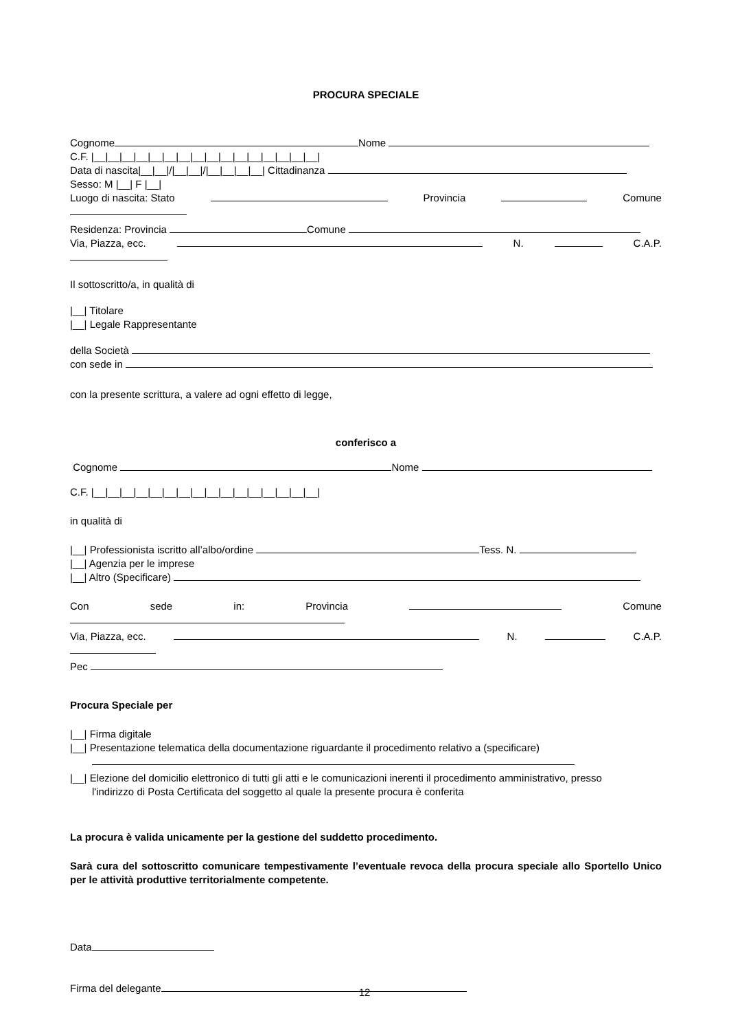PROCURA SPECIALE
Cognome Nome
C.F. |__|__|__|__|__|__|__|__|__|__|__|__|__|__|__|__|
Data di nascita|__|__|/|__|__|/|__|__|__|__| Cittadinanza
Sesso: M |__| F |__|
Luogo di nascita: Stato Provincia Comune
Residenza: Provincia Comune
Via, Piazza, ecc. N. C.A.P.
Il sottoscritto/a, in qualità di
|__| Titolare
|__| Legale Rappresentante
della Società
con sede in
con la presente scrittura, a valere ad ogni effetto di legge,
conferisco a
Cognome Nome
C.F. |__|__|__|__|__|__|__|__|__|__|__|__|__|__|__|__|
in qualità di
|__| Professionista iscritto all’albo/ordine Tess. N.
|__| Agenzia per le imprese
|__| Altro (Specificare)
Con sede in: Provincia Comune
Via, Piazza, ecc. N. C.A.P.
Pec
Procura Speciale per
|__| Firma digitale
|__| Presentazione telematica della documentazione riguardante il procedimento relativo a (specificare)
|__| Elezione del domicilio elettronico di tutti gli atti e le comunicazioni inerenti il procedimento amministrativo, presso
l'indirizzo di Posta Certificata del soggetto al quale la presente procura è conferita
La procura è valida unicamente per la gestione del suddetto procedimento.
Sarà cura del sottoscritto comunicare tempestivamente l’eventuale revoca della procura speciale allo Sportello Unico per le attività produttive territorialmente competente.
Data
Firma del delegante
12